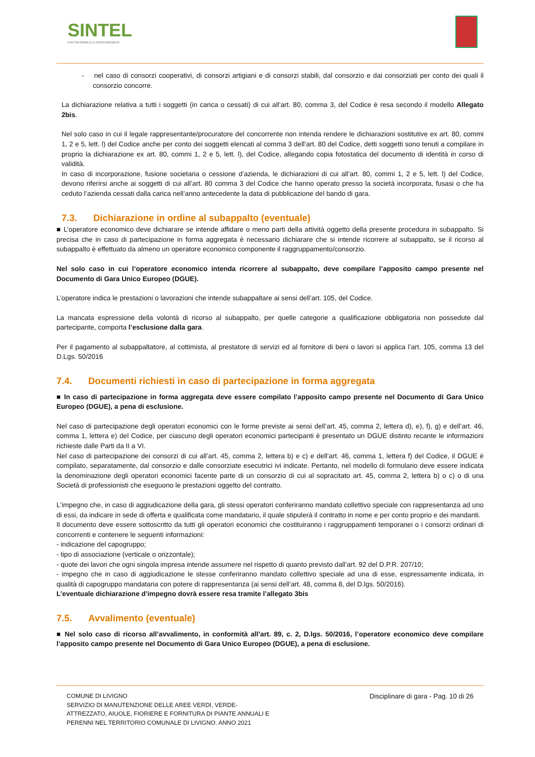SINTEL
PIATTAFORMA DI E-PROCUREMENT
- nel caso di consorzi cooperativi, di consorzi artigiani e di consorzi stabili, dal consorzio e dai consorziati per conto dei quali il consorzio concorre.
La dichiarazione relativa a tutti i soggetti (in carica o cessati) di cui all’art. 80, comma 3, del Codice è resa secondo il modello Allegato 2bis.
Nel solo caso in cui il legale rappresentante/procuratore del concorrente non intenda rendere le dichiarazioni sostitutive ex art. 80, commi 1, 2 e 5, lett. l) del Codice anche per conto dei soggetti elencati al comma 3 dell’art. 80 del Codice, detti soggetti sono tenuti a compilare in proprio la dichiarazione ex art. 80, commi 1, 2 e 5, lett. l), del Codice, allegando copia fotostatica del documento di identità in corso di validità.
In caso di incorporazione, fusione societaria o cessione d’azienda, le dichiarazioni di cui all’art. 80, commi 1, 2 e 5, lett. l) del Codice, devono riferirsi anche ai soggetti di cui all’art. 80 comma 3 del Codice che hanno operato presso la società incorporata, fusasi o che ha ceduto l’azienda cessati dalla carica nell’anno antecedente la data di pubblicazione del bando di gara.
7.3. Dichiarazione in ordine al subappalto (eventuale)
■ L’operatore economico deve dichiarare se intende affidare o meno parti della attività oggetto della presente procedura in subappalto. Si precisa che in caso di partecipazione in forma aggregata è necessario dichiarare che si intende ricorrere al subappalto, se il ricorso al subappalto è effettuato da almeno un operatore economico componente il raggruppamento/consorzio.
Nel solo caso in cui l’operatore economico intenda ricorrere al subappalto, deve compilare l’apposito campo presente nel Documento di Gara Unico Europeo (DGUE).
L’operatore indica le prestazioni o lavorazioni che intende subappaltare ai sensi dell’art. 105, del Codice.
La mancata espressione della volontà di ricorso al subappalto, per quelle categorie a qualificazione obbligatoria non possedute dal partecipante, comporta l’esclusione dalla gara.
Per il pagamento al subappaltatore, al cottimista, al prestatore di servizi ed al fornitore di beni o lavori si applica l’art. 105, comma 13 del D.Lgs. 50/2016
7.4. Documenti richiesti in caso di partecipazione in forma aggregata
■ In caso di partecipazione in forma aggregata deve essere compilato l’apposito campo presente nel Documento di Gara Unico Europeo (DGUE), a pena di esclusione.
Nel caso di partecipazione degli operatori economici con le forme previste ai sensi dell’art. 45, comma 2, lettera d), e), f), g) e dell’art. 46, comma 1, lettera e) del Codice, per ciascuno degli operatori economici partecipanti è presentato un DGUE distinto recante le informazioni richieste dalle Parti da II a VI.
Nel caso di partecipazione dei consorzi di cui all’art. 45, comma 2, lettera b) e c) e dell’art. 46, comma 1, lettera f) del Codice, il DGUE è compilato, separatamente, dal consorzio e dalle consorziate esecutrici ivi indicate. Pertanto, nel modello di formulario deve essere indicata la denominazione degli operatori economici facente parte di un consorzio di cui al sopracitato art. 45, comma 2, lettera b) o c) o di una Società di professionisti che eseguono le prestazioni oggetto del contratto.
L'impegno che, in caso di aggiudicazione della gara, gli stessi operatori conferiranno mandato collettivo speciale con rappresentanza ad uno di essi, da indicare in sede di offerta e qualificata come mandatario, il quale stipulerà il contratto in nome e per conto proprio e dei mandanti.
Il documento deve essere sottoscritto da tutti gli operatori economici che costituiranno i raggruppamenti temporanei o i consorzi ordinari di concorrenti e contenere le seguenti informazioni:
- indicazione del capogruppo;
- tipo di associazione (verticale o orizzontale);
- quote dei lavori che ogni singola impresa intende assumere nel rispetto di quanto previsto dall’art. 92 del D.P.R. 207/10;
- impegno che in caso di aggiudicazione le stesse conferiranno mandato collettivo speciale ad una di esse, espressamente indicata, in qualità di capogruppo mandataria con potere di rappresentanza (ai sensi dell’art. 48, comma 8, del D.lgs. 50/2016).
L’eventuale dichiarazione d’impegno dovrà essere resa tramite l’allegato 3bis
7.5. Avvalimento (eventuale)
■ Nel solo caso di ricorso all’avvalimento, in conformità all’art. 89, c. 2, D.lgs. 50/2016, l’operatore economico deve compilare l’apposito campo presente nel Documento di Gara Unico Europeo (DGUE), a pena di esclusione.
COMUNE DI LIVIGNO
SERVIZIO DI MANUTENZIONE DELLE AREE VERDI, VERDE-
ATTREZZATO, AIUOLE, FIORIERE E FORNITURA DI PIANTE ANNUALI E
PERENNI NEL TERRITORIO COMUNALE DI LIVIGNO. ANNO 2021
Disciplinare di gara - Pag. 10 di 26